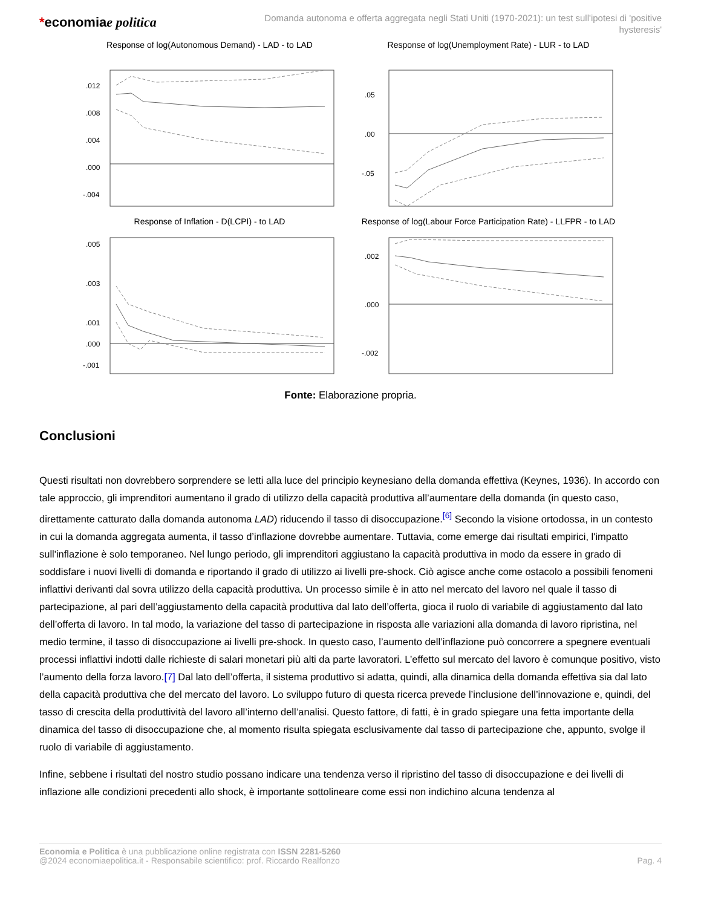*economiae politica
Domanda autonoma e offerta aggregata negli Stati Uniti (1970-2021): un test sull'ipotesi di 'positive hysteresis'
Response of log(Autonomous Demand) - LAD - to LAD
.012
.008
.004
.000
-.004
Response of log(Unemployment Rate) - LUR - to LAD
.05
.00
-.05
Response of Inflation - D(LCPI) - to LAD
.005
.003
.001
.000
-.001
Response of log(Labour Force Participation Rate) - LLFPR - to LAD
.002
.000
-.002
Fonte: Elaborazione propria.
Conclusioni
Questi risultati non dovrebbero sorprendere se letti alla luce del principio keynesiano della domanda effettiva (Keynes, 1936). In accordo con tale approccio, gli imprenditori aumentano il grado di utilizzo della capacità produttiva all’aumentare della domanda (in questo caso, direttamente catturato dalla domanda autonoma LAD) riducendo il tasso di disoccupazione.<sup>[6]</sup> Secondo la visione ortodossa, in un contesto in cui la domanda aggregata aumenta, il tasso d’inflazione dovrebbe aumentare. Tuttavia, come emerge dai risultati empirici, l'impatto sull'inflazione è solo temporaneo. Nel lungo periodo, gli imprenditori aggiustano la capacità produttiva in modo da essere in grado di soddisfare i nuovi livelli di domanda e riportando il grado di utilizzo ai livelli pre-shock. Ciò agisce anche come ostacolo a possibili fenomeni inflattivi derivanti dal sovra utilizzo della capacità produttiva. Un processo simile è in atto nel mercato del lavoro nel quale il tasso di partecipazione, al pari dell’aggiustamento della capacità produttiva dal lato dell’offerta, gioca il ruolo di variabile di aggiustamento dal lato dell’offerta di lavoro. In tal modo, la variazione del tasso di partecipazione in risposta alle variazioni alla domanda di lavoro ripristina, nel medio termine, il tasso di disoccupazione ai livelli pre-shock. In questo caso, l’aumento dell’inflazione può concorrere a spegnere eventuali processi inflattivi indotti dalle richieste di salari monetari più alti da parte lavoratori. L’effetto sul mercato del lavoro è comunque positivo, visto l’aumento della forza lavoro.[7] Dal lato dell’offerta, il sistema produttivo si adatta, quindi, alla dinamica della domanda effettiva sia dal lato della capacità produttiva che del mercato del lavoro. Lo sviluppo futuro di questa ricerca prevede l’inclusione dell’innovazione e, quindi, del tasso di crescita della produttività del lavoro all’interno dell’analisi. Questo fattore, di fatti, è in grado spiegare una fetta importante della dinamica del tasso di disoccupazione che, al momento risulta spiegata esclusivamente dal tasso di partecipazione che, appunto, svolge il ruolo di variabile di aggiustamento.
Infine, sebbene i risultati del nostro studio possano indicare una tendenza verso il ripristino del tasso di disoccupazione e dei livelli di inflazione alle condizioni precedenti allo shock, è importante sottolineare come essi non indichino alcuna tendenza al
Economia e Politica è una pubblicazione online registrata con ISSN 2281-5260
@2024 economiaepolitica.it - Responsabile scientifico: prof. Riccardo Realfonzo
Pag. 4